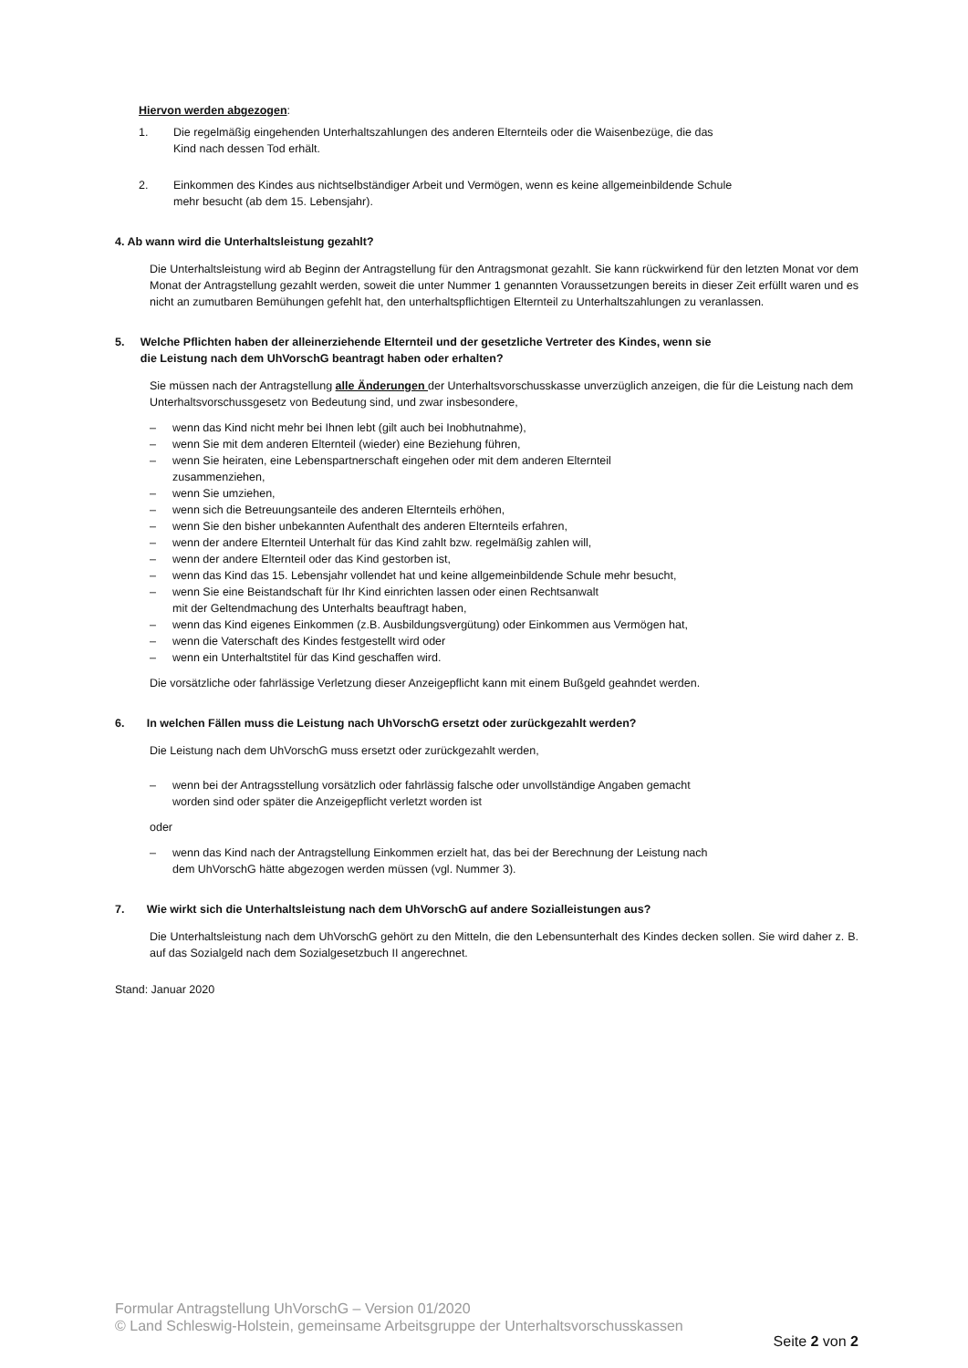Hiervon werden abgezogen:
1. Die regelmäßig eingehenden Unterhaltszahlungen des anderen Elternteils oder die Waisenbezüge, die das
Kind nach dessen Tod erhält.
2. Einkommen des Kindes aus nichtselbständiger Arbeit und Vermögen, wenn es keine allgemeinbildende Schule
mehr besucht (ab dem 15. Lebensjahr).
4. Ab wann wird die Unterhaltsleistung gezahlt?
Die Unterhaltsleistung wird ab Beginn der Antragstellung für den Antragsmonat gezahlt. Sie kann rückwirkend für den letzten Monat vor dem Monat der Antragstellung gezahlt werden, soweit die unter Nummer 1 genannten Voraussetzungen bereits in dieser Zeit erfüllt waren und es nicht an zumutbaren Bemühungen gefehlt hat, den unterhaltspflichtigen Elternteil zu Unterhaltszahlungen zu veranlassen.
5. Welche Pflichten haben der alleinerziehende Elternteil und der gesetzliche Vertreter des Kindes, wenn sie
die Leistung nach dem UhVorschG beantragt haben oder erhalten?
Sie müssen nach der Antragstellung alle Änderungen der Unterhaltsvorschusskasse unverzüglich anzeigen, die für die Leistung nach dem Unterhaltsvorschussgesetz von Bedeutung sind, und zwar insbesondere,
– wenn das Kind nicht mehr bei Ihnen lebt (gilt auch bei Inobhutnahme),
– wenn Sie mit dem anderen Elternteil (wieder) eine Beziehung führen,
– wenn Sie heiraten, eine Lebenspartnerschaft eingehen oder mit dem anderen Elternteil
zusammenziehen,
– wenn Sie umziehen,
– wenn sich die Betreuungsanteile des anderen Elternteils erhöhen,
– wenn Sie den bisher unbekannten Aufenthalt des anderen Elternteils erfahren,
– wenn der andere Elternteil Unterhalt für das Kind zahlt bzw. regelmäßig zahlen will,
– wenn der andere Elternteil oder das Kind gestorben ist,
– wenn das Kind das 15. Lebensjahr vollendet hat und keine allgemeinbildende Schule mehr besucht,
– wenn Sie eine Beistandschaft für Ihr Kind einrichten lassen oder einen Rechtsanwalt
mit der Geltendmachung des Unterhalts beauftragt haben,
– wenn das Kind eigenes Einkommen (z.B. Ausbildungsvergütung) oder Einkommen aus Vermögen hat,
– wenn die Vaterschaft des Kindes festgestellt wird oder
– wenn ein Unterhaltstitel für das Kind geschaffen wird.
Die vorsätzliche oder fahrlässige Verletzung dieser Anzeigepflicht kann mit einem Bußgeld geahndet werden.
6. In welchen Fällen muss die Leistung nach UhVorschG ersetzt oder zurückgezahlt werden?
Die Leistung nach dem UhVorschG muss ersetzt oder zurückgezahlt werden,
– wenn bei der Antragsstellung vorsätzlich oder fahrlässig falsche oder unvollständige Angaben gemacht
worden sind oder später die Anzeigepflicht verletzt worden ist
oder
– wenn das Kind nach der Antragstellung Einkommen erzielt hat, das bei der Berechnung der Leistung nach
dem UhVorschG hätte abgezogen werden müssen (vgl. Nummer 3).
7. Wie wirkt sich die Unterhaltsleistung nach dem UhVorschG auf andere Sozialleistungen aus?
Die Unterhaltsleistung nach dem UhVorschG gehört zu den Mitteln, die den Lebensunterhalt des Kindes decken sollen. Sie wird daher z. B. auf das Sozialgeld nach dem Sozialgesetzbuch II angerechnet.
Stand: Januar 2020
Formular Antragstellung UhVorschG – Version 01/2020
© Land Schleswig-Holstein, gemeinsame Arbeitsgruppe der Unterhaltsvorschusskassen
Seite 2 von 2